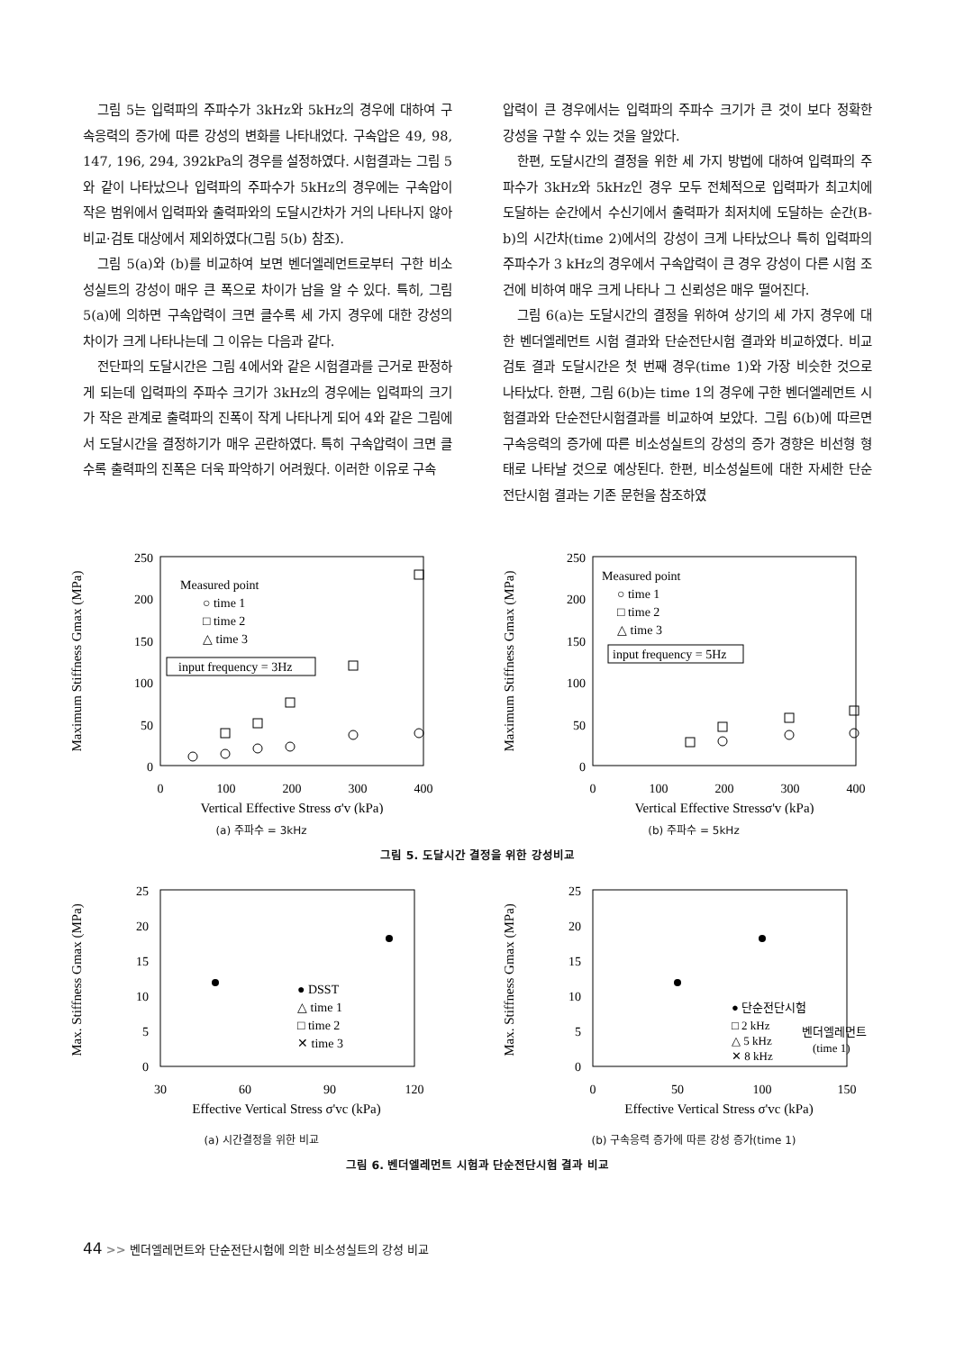그림 5는 입력파의 주파수가 3kHz와 5kHz의 경우에 대하여 구속응력의 증가에 따른 강성의 변화를 나타내었다. 구속압은 49, 98, 147, 196, 294, 392kPa의 경우를 설정하였다. 시험결과는 그림 5와 같이 나타났으나 입력파의 주파수가 5kHz의 경우에는 구속압이 작은 범위에서 입력파와 출력파와의 도달시간차가 거의 나타나지 않아 비교·검토 대상에서 제외하였다(그림 5(b) 참조).
그림 5(a)와 (b)를 비교하여 보면 벤더엘레먼트로부터 구한 비소성실트의 강성이 매우 큰 폭으로 차이가 남을 알 수 있다. 특히, 그림 5(a)에 의하면 구속압력이 크면 클수록 세 가지 경우에 대한 강성의 차이가 크게 나타나는데 그 이유는 다음과 같다.
전단파의 도달시간은 그림 4에서와 같은 시험결과를 근거로 판정하게 되는데 입력파의 주파수 크기가 3kHz의 경우에는 입력파의 크기가 작은 관계로 출력파의 진폭이 작게 나타나게 되어 4와 같은 그림에서 도달시간을 결정하기가 매우 곤란하였다. 특히 구속압력이 크면 클수록 출력파의 진폭은 더욱 파악하기 어려웠다. 이러한 이유로 구속
압력이 큰 경우에서는 입력파의 주파수 크기가 큰 것이 보다 정확한 강성을 구할 수 있는 것을 알았다.
한편, 도달시간의 결정을 위한 세 가지 방법에 대하여 입력파의 주파수가 3kHz와 5kHz인 경우 모두 전체적으로 입력파가 최고치에 도달하는 순간에서 수신기에서 출력파가 최저치에 도달하는 순간(B-b)의 시간차(time 2)에서의 강성이 크게 나타났으나 특히 입력파의 주파수가 3 kHz의 경우에서 구속압력이 큰 경우 강성이 다른 시험 조건에 비하여 매우 크게 나타나 그 신뢰성은 매우 떨어진다.
그림 6(a)는 도달시간의 결정을 위하여 상기의 세 가지 경우에 대한 벤더엘레먼트 시험 결과와 단순전단시험 결과와 비교하였다. 비교 검토 결과 도달시간은 첫 번째 경우(time 1)와 가장 비슷한 것으로 나타났다. 한편, 그림 6(b)는 time 1의 경우에 구한 벤더엘레먼트 시험결과와 단순전단시험결과를 비교하여 보았다. 그림 6(b)에 따르면 구속응력의 증가에 따른 비소성실트의 강성의 증가 경향은 비선형 형태로 나타날 것으로 예상된다. 한편, 비소성실트에 대한 자세한 단순전단시험 결과는 기존 문헌을 참조하였
Maximum Stiffness Gmax (MPa)
250
200
150
100
50
0
0
100
200
300
400
Vertical Effective Stress σ'v (kPa)
Measured point
○ time 1
□ time 2
△ time 3
input frequency = 3Hz
(a) 주파수 = 3kHz
Maximum Stiffness Gmax (MPa)
250
200
150
100
50
0
0
100
200
300
400
Vertical Effective Stressσ'v (kPa)
Measured point
○ time 1
□ time 2
△ time 3
input frequency = 5Hz
(b) 주파수 = 5kHz
그림 5. 도달시간 결정을 위한 강성비교
Max. Stiffness Gmax (MPa)
25
20
15
10
5
0
30
60
90
120
Effective Vertical Stress σ'vc (kPa)
● DSST
△ time 1
□ time 2
✕ time 3
(a) 시간결정을 위한 비교
Max. Stiffness Gmax (MPa)
25
20
15
10
5
0
0
50
100
150
Effective Vertical Stress σ'vc (kPa)
● 단순전단시험
□ 2 kHz
△ 5 kHz
✕ 8 kHz
벤더엘레먼트
(time 1)
(b) 구속응력 증가에 따른 강성 증가(time 1)
그림 6. 벤더엘레먼트 시험과 단순전단시험 결과 비교
44 >> 벤더엘레먼트와 단순전단시험에 의한 비소성실트의 강성 비교